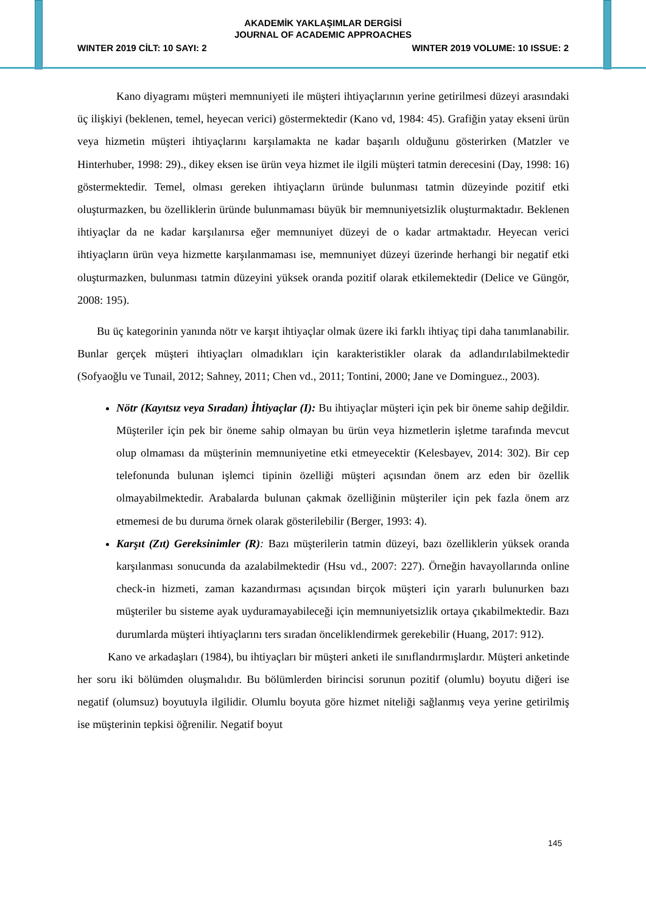AKADEMİK YAKLAŞIMLAR DERGİSİ
JOURNAL OF ACADEMIC APPROACHES
WINTER 2019 CİLT: 10 SAYI: 2 WINTER 2019 VOLUME: 10 ISSUE: 2
Kano diyagramı müşteri memnuniyeti ile müşteri ihtiyaçlarının yerine getirilmesi düzeyi arasındaki üç ilişkiyi (beklenen, temel, heyecan verici) göstermektedir (Kano vd, 1984: 45). Grafiğin yatay ekseni ürün veya hizmetin müşteri ihtiyaçlarını karşılamakta ne kadar başarılı olduğunu gösterirken (Matzler ve Hinterhuber, 1998: 29)., dikey eksen ise ürün veya hizmet ile ilgili müşteri tatmin derecesini (Day, 1998: 16) göstermektedir. Temel, olması gereken ihtiyaçların üründe bulunması tatmin düzeyinde pozitif etki oluşturmazken, bu özelliklerin üründe bulunmaması büyük bir memnuniyetsizlik oluşturmaktadır. Beklenen ihtiyaçlar da ne kadar karşılanırsa eğer memnuniyet düzeyi de o kadar artmaktadır. Heyecan verici ihtiyaçların ürün veya hizmette karşılanmaması ise, memnuniyet düzeyi üzerinde herhangi bir negatif etki oluşturmazken, bulunması tatmin düzeyini yüksek oranda pozitif olarak etkilemektedir (Delice ve Güngör, 2008: 195).
Bu üç kategorinin yanında nötr ve karşıt ihtiyaçlar olmak üzere iki farklı ihtiyaç tipi daha tanımlanabilir. Bunlar gerçek müşteri ihtiyaçları olmadıkları için karakteristikler olarak da adlandırılabilmektedir (Sofyaoğlu ve Tunail, 2012; Sahney, 2011; Chen vd., 2011; Tontini, 2000; Jane ve Dominguez., 2003).
Nötr (Kayıtsız veya Sıradan) İhtiyaçlar (I): Bu ihtiyaçlar müşteri için pek bir öneme sahip değildir. Müşteriler için pek bir öneme sahip olmayan bu ürün veya hizmetlerin işletme tarafında mevcut olup olmaması da müşterinin memnuniyetine etki etmeyecektir (Kelesbayev, 2014: 302). Bir cep telefonunda bulunan işlemci tipinin özelliği müşteri açısından önem arz eden bir özellik olmayabilmektedir. Arabalarda bulunan çakmak özelliğinin müşteriler için pek fazla önem arz etmemesi de bu duruma örnek olarak gösterilebilir (Berger, 1993: 4).
Karşıt (Zıt) Gereksinimler (R): Bazı müşterilerin tatmin düzeyi, bazı özelliklerin yüksek oranda karşılanması sonucunda da azalabilmektedir (Hsu vd., 2007: 227). Örneğin havayollarında online check-in hizmeti, zaman kazandırması açısından birçok müşteri için yararlı bulunurken bazı müşteriler bu sisteme ayak uyduramayabileceği için memnuniyetsizlik ortaya çıkabilmektedir. Bazı durumlarda müşteri ihtiyaçlarını ters sıradan önceliklendirmek gerekebilir (Huang, 2017: 912).
Kano ve arkadaşları (1984), bu ihtiyaçları bir müşteri anketi ile sınıflandırmışlardır. Müşteri anketinde her soru iki bölümden oluşmalıdır. Bu bölümlerden birincisi sorunun pozitif (olumlu) boyutu diğeri ise negatif (olumsuz) boyutuyla ilgilidir. Olumlu boyuta göre hizmet niteliği sağlanmış veya yerine getirilmiş ise müşterinin tepkisi öğrenilir. Negatif boyut
145